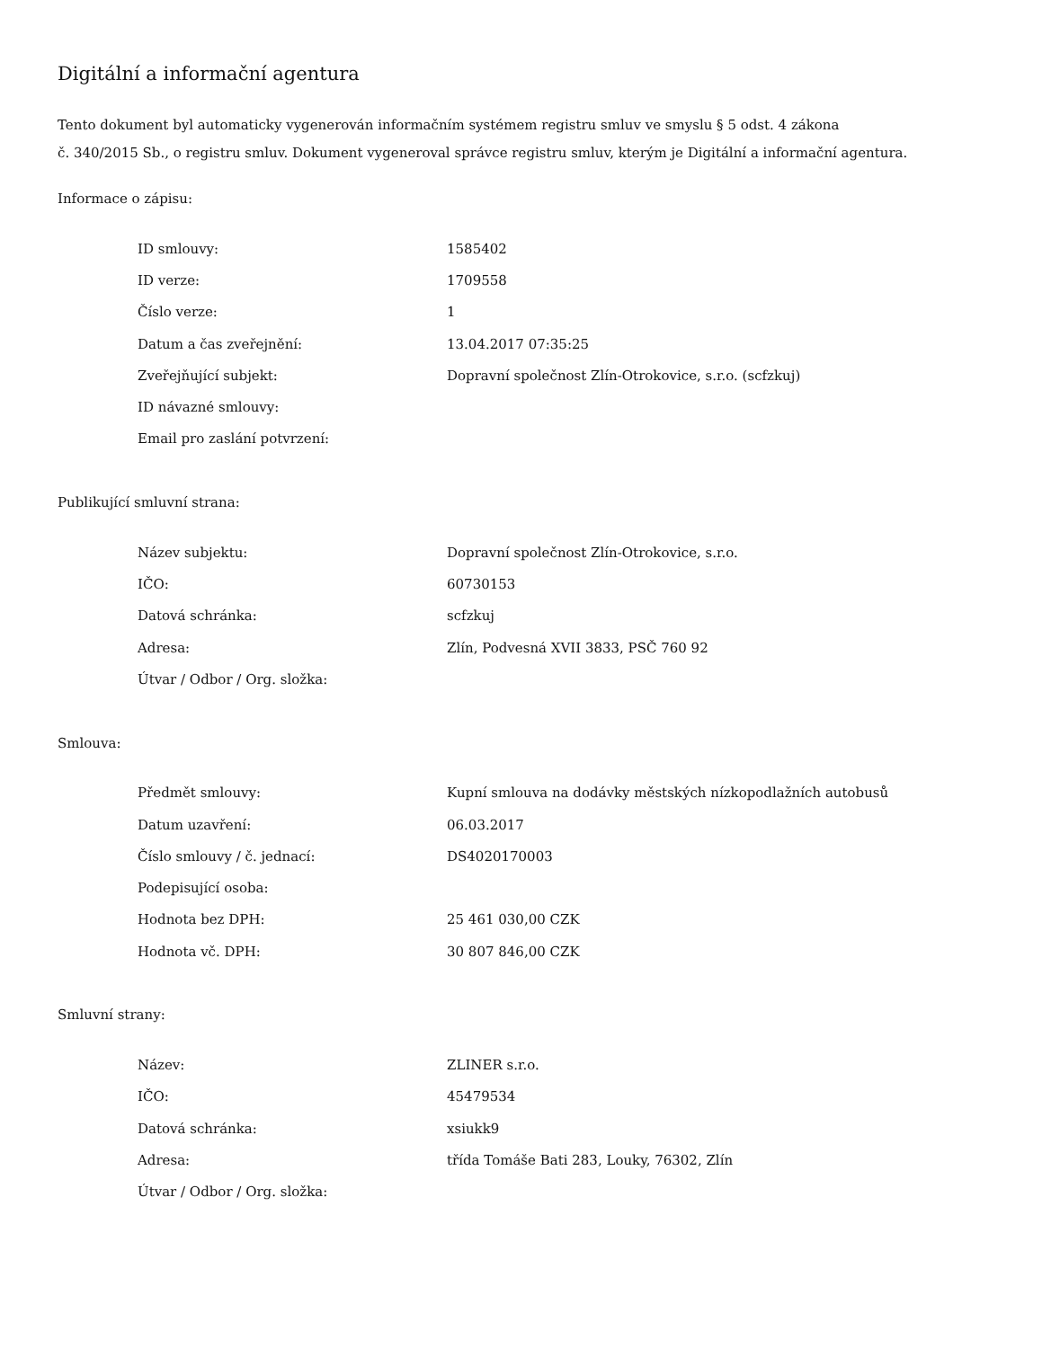Digitální a informační agentura
Tento dokument byl automaticky vygenerován informačním systémem registru smluv ve smyslu § 5 odst. 4 zákona
č. 340/2015 Sb., o registru smluv. Dokument vygeneroval správce registru smluv, kterým je Digitální a informační agentura.
Informace o zápisu:
| ID smlouvy: | 1585402 |
| ID verze: | 1709558 |
| Číslo verze: | 1 |
| Datum a čas zveřejnění: | 13.04.2017 07:35:25 |
| Zveřejňující subjekt: | Dopravní společnost Zlín-Otrokovice, s.r.o. (scfzkuj) |
| ID návazné smlouvy: | |
| Email pro zaslání potvrzení: | |
Publikující smluvní strana:
| Název subjektu: | Dopravní společnost Zlín-Otrokovice, s.r.o. |
| IČO: | 60730153 |
| Datová schránka: | scfzkuj |
| Adresa: | Zlín, Podvesná XVII 3833, PSČ 760 92 |
| Útvar / Odbor / Org. složka: | |
Smlouva:
| Předmět smlouvy: | Kupní smlouva na dodávky městských nízkopodlažních autobusů |
| Datum uzavření: | 06.03.2017 |
| Číslo smlouvy / č. jednací: | DS4020170003 |
| Podepisující osoba: | |
| Hodnota bez DPH: | 25 461 030,00 CZK |
| Hodnota vč. DPH: | 30 807 846,00 CZK |
Smluvní strany:
| Název: | ZLINER s.r.o. |
| IČO: | 45479534 |
| Datová schránka: | xsiukk9 |
| Adresa: | třída Tomáše Bati 283, Louky, 76302, Zlín |
| Útvar / Odbor / Org. složka: | |